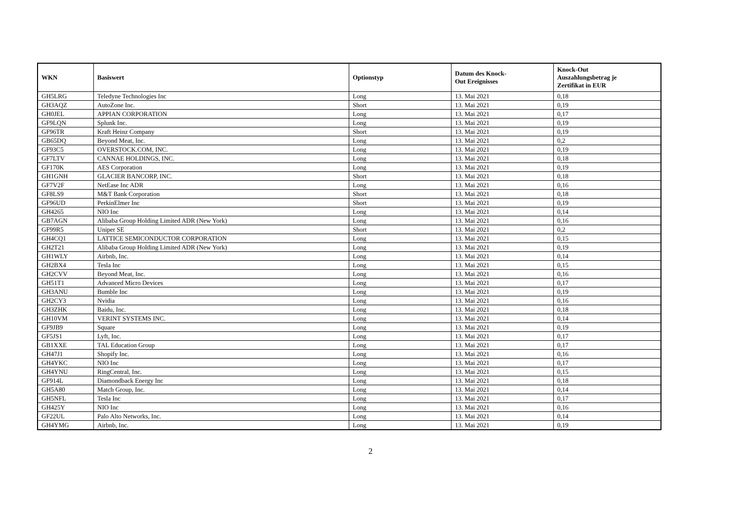| WKN | Basiswert | Optionstyp | Datum des Knock- Out Ereignisses | Knock-Out Auszahlungsbetrag je Zertifikat in EUR |
| --- | --- | --- | --- | --- |
| GH5LRG | Teledyne Technologies Inc | Long | 13. Mai 2021 | 0,18 |
| GH3AQZ | AutoZone Inc. | Short | 13. Mai 2021 | 0,19 |
| GH0JEL | APPIAN CORPORATION | Long | 13. Mai 2021 | 0,17 |
| GF9LQN | Splunk Inc. | Long | 13. Mai 2021 | 0,19 |
| GF96TR | Kraft Heinz Company | Short | 13. Mai 2021 | 0,19 |
| GB65DQ | Beyond Meat, Inc. | Long | 13. Mai 2021 | 0,2 |
| GF93C5 | OVERSTOCK.COM, INC. | Long | 13. Mai 2021 | 0,19 |
| GF7LTV | CANNAE HOLDINGS, INC. | Long | 13. Mai 2021 | 0,18 |
| GF170K | AES Corporation | Long | 13. Mai 2021 | 0,19 |
| GH1GNH | GLACIER BANCORP, INC. | Short | 13. Mai 2021 | 0,18 |
| GF7V2F | NetEase Inc ADR | Long | 13. Mai 2021 | 0,16 |
| GF8LS9 | M&T Bank Corporation | Short | 13. Mai 2021 | 0,18 |
| GF96UD | PerkinElmer Inc | Short | 13. Mai 2021 | 0,19 |
| GH4265 | NIO Inc | Long | 13. Mai 2021 | 0,14 |
| GB7AGN | Alibaba Group Holding Limited ADR (New York) | Long | 13. Mai 2021 | 0,16 |
| GF99R5 | Uniper SE | Short | 13. Mai 2021 | 0,2 |
| GH4CQ1 | LATTICE SEMICONDUCTOR CORPORATION | Long | 13. Mai 2021 | 0,15 |
| GH2T21 | Alibaba Group Holding Limited ADR (New York) | Long | 13. Mai 2021 | 0,19 |
| GH1WLY | Airbnb, Inc. | Long | 13. Mai 2021 | 0,14 |
| GH2BX4 | Tesla Inc | Long | 13. Mai 2021 | 0,15 |
| GH2CVV | Beyond Meat, Inc. | Long | 13. Mai 2021 | 0,16 |
| GH51T1 | Advanced Micro Devices | Long | 13. Mai 2021 | 0,17 |
| GH3ANU | Bumble Inc | Long | 13. Mai 2021 | 0,19 |
| GH2CY3 | Nvidia | Long | 13. Mai 2021 | 0,16 |
| GH3ZHK | Baidu, Inc. | Long | 13. Mai 2021 | 0,18 |
| GH10VM | VERINT SYSTEMS INC. | Long | 13. Mai 2021 | 0,14 |
| GF9JB9 | Square | Long | 13. Mai 2021 | 0,19 |
| GF5JS1 | Lyft, Inc. | Long | 13. Mai 2021 | 0,17 |
| GB1XXE | TAL Education Group | Long | 13. Mai 2021 | 0,17 |
| GH47J1 | Shopify Inc. | Long | 13. Mai 2021 | 0,16 |
| GH4YKC | NIO Inc | Long | 13. Mai 2021 | 0,17 |
| GH4YNU | RingCentral, Inc. | Long | 13. Mai 2021 | 0,15 |
| GF914L | Diamondback Energy Inc | Long | 13. Mai 2021 | 0,18 |
| GH5A80 | Match Group, Inc. | Long | 13. Mai 2021 | 0,14 |
| GH5NFL | Tesla Inc | Long | 13. Mai 2021 | 0,17 |
| GH425Y | NIO Inc | Long | 13. Mai 2021 | 0,16 |
| GF22UL | Palo Alto Networks, Inc. | Long | 13. Mai 2021 | 0,14 |
| GH4YMG | Airbnb, Inc. | Long | 13. Mai 2021 | 0,19 |
2